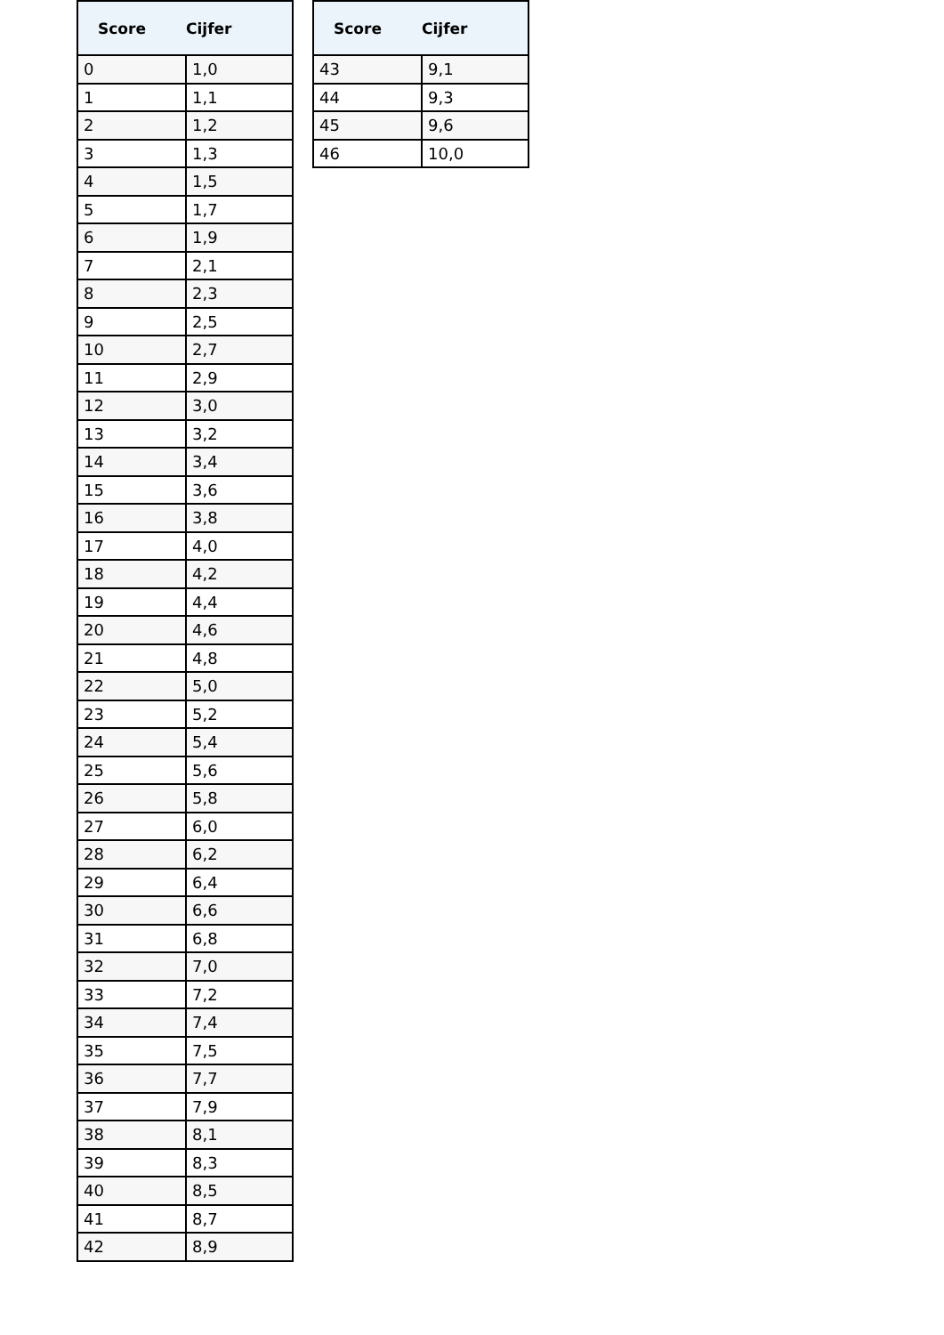| Score | Cijfer |
| --- | --- |
| 0 | 1,0 |
| 1 | 1,1 |
| 2 | 1,2 |
| 3 | 1,3 |
| 4 | 1,5 |
| 5 | 1,7 |
| 6 | 1,9 |
| 7 | 2,1 |
| 8 | 2,3 |
| 9 | 2,5 |
| 10 | 2,7 |
| 11 | 2,9 |
| 12 | 3,0 |
| 13 | 3,2 |
| 14 | 3,4 |
| 15 | 3,6 |
| 16 | 3,8 |
| 17 | 4,0 |
| 18 | 4,2 |
| 19 | 4,4 |
| 20 | 4,6 |
| 21 | 4,8 |
| 22 | 5,0 |
| 23 | 5,2 |
| 24 | 5,4 |
| 25 | 5,6 |
| 26 | 5,8 |
| 27 | 6,0 |
| 28 | 6,2 |
| 29 | 6,4 |
| 30 | 6,6 |
| 31 | 6,8 |
| 32 | 7,0 |
| 33 | 7,2 |
| 34 | 7,4 |
| 35 | 7,5 |
| 36 | 7,7 |
| 37 | 7,9 |
| 38 | 8,1 |
| 39 | 8,3 |
| 40 | 8,5 |
| 41 | 8,7 |
| 42 | 8,9 |
| Score | Cijfer |
| --- | --- |
| 43 | 9,1 |
| 44 | 9,3 |
| 45 | 9,6 |
| 46 | 10,0 |